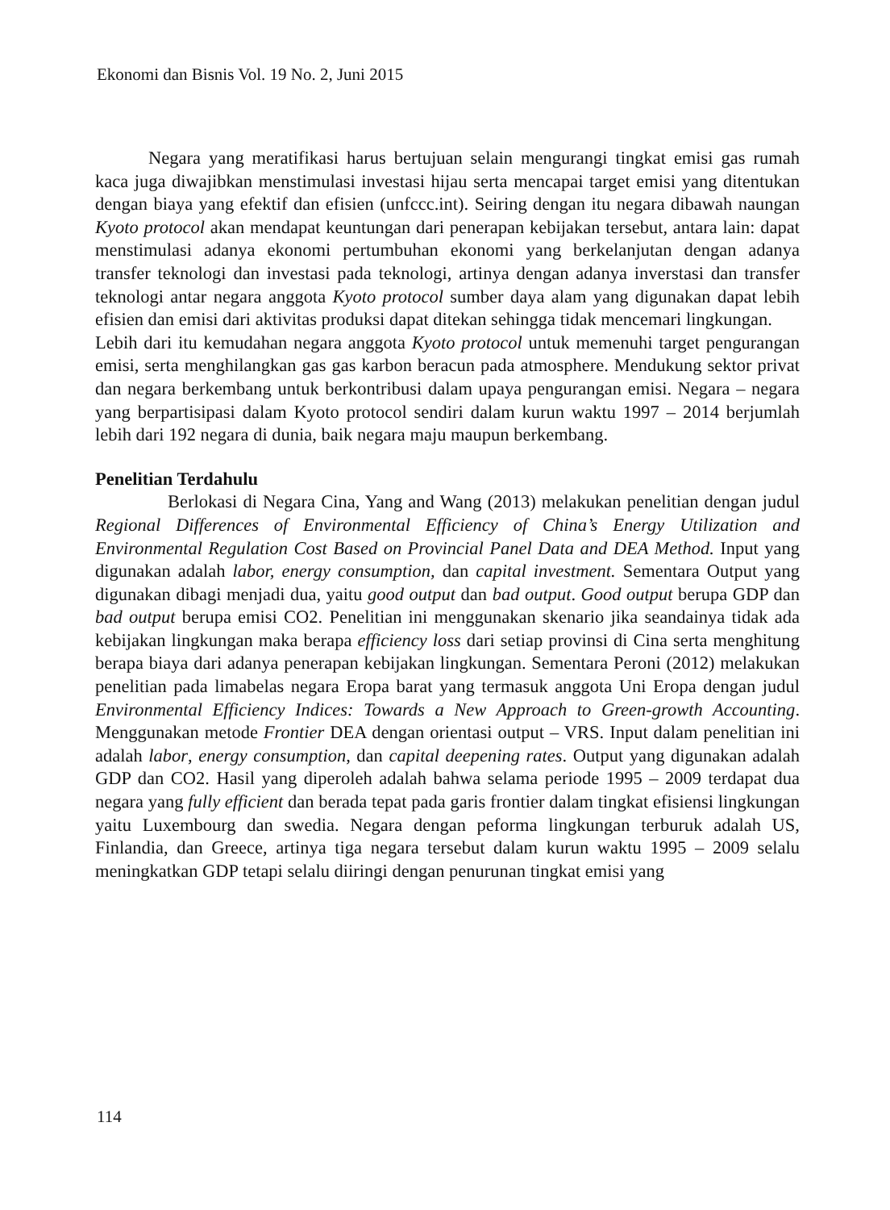Ekonomi dan Bisnis Vol. 19 No. 2, Juni 2015
Negara yang meratifikasi harus bertujuan selain mengurangi tingkat emisi gas rumah kaca juga diwajibkan menstimulasi investasi hijau serta mencapai target emisi yang ditentukan dengan biaya yang efektif dan efisien (unfccc.int). Seiring dengan itu negara dibawah naungan Kyoto protocol akan mendapat keuntungan dari penerapan kebijakan tersebut, antara lain: dapat menstimulasi adanya ekonomi pertumbuhan ekonomi yang berkelanjutan dengan adanya transfer teknologi dan investasi pada teknologi, artinya dengan adanya inverstasi dan transfer teknologi antar negara anggota Kyoto protocol sumber daya alam yang digunakan dapat lebih efisien dan emisi dari aktivitas produksi dapat ditekan sehingga tidak mencemari lingkungan.
Lebih dari itu kemudahan negara anggota Kyoto protocol untuk memenuhi target pengurangan emisi, serta menghilangkan gas gas karbon beracun pada atmosphere. Mendukung sektor privat dan negara berkembang untuk berkontribusi dalam upaya pengurangan emisi. Negara – negara yang berpartisipasi dalam Kyoto protocol sendiri dalam kurun waktu 1997 – 2014 berjumlah lebih dari 192 negara di dunia, baik negara maju maupun berkembang.
Penelitian Terdahulu
Berlokasi di Negara Cina, Yang and Wang (2013) melakukan penelitian dengan judul Regional Differences of Environmental Efficiency of China’s Energy Utilization and Environmental Regulation Cost Based on Provincial Panel Data and DEA Method. Input yang digunakan adalah labor, energy consumption, dan capital investment. Sementara Output yang digunakan dibagi menjadi dua, yaitu good output dan bad output. Good output berupa GDP dan bad output berupa emisi CO2. Penelitian ini menggunakan skenario jika seandainya tidak ada kebijakan lingkungan maka berapa efficiency loss dari setiap provinsi di Cina serta menghitung berapa biaya dari adanya penerapan kebijakan lingkungan. Sementara Peroni (2012) melakukan penelitian pada limabelas negara Eropa barat yang termasuk anggota Uni Eropa dengan judul Environmental Efficiency Indices: Towards a New Approach to Green-growth Accounting. Menggunakan metode Frontier DEA dengan orientasi output – VRS. Input dalam penelitian ini adalah labor, energy consumption, dan capital deepening rates. Output yang digunakan adalah GDP dan CO2. Hasil yang diperoleh adalah bahwa selama periode 1995 – 2009 terdapat dua negara yang fully efficient dan berada tepat pada garis frontier dalam tingkat efisiensi lingkungan yaitu Luxembourg dan swedia. Negara dengan peforma lingkungan terburuk adalah US, Finlandia, dan Greece, artinya tiga negara tersebut dalam kurun waktu 1995 – 2009 selalu meningkatkan GDP tetapi selalu diiringi dengan penurunan tingkat emisi yang
114